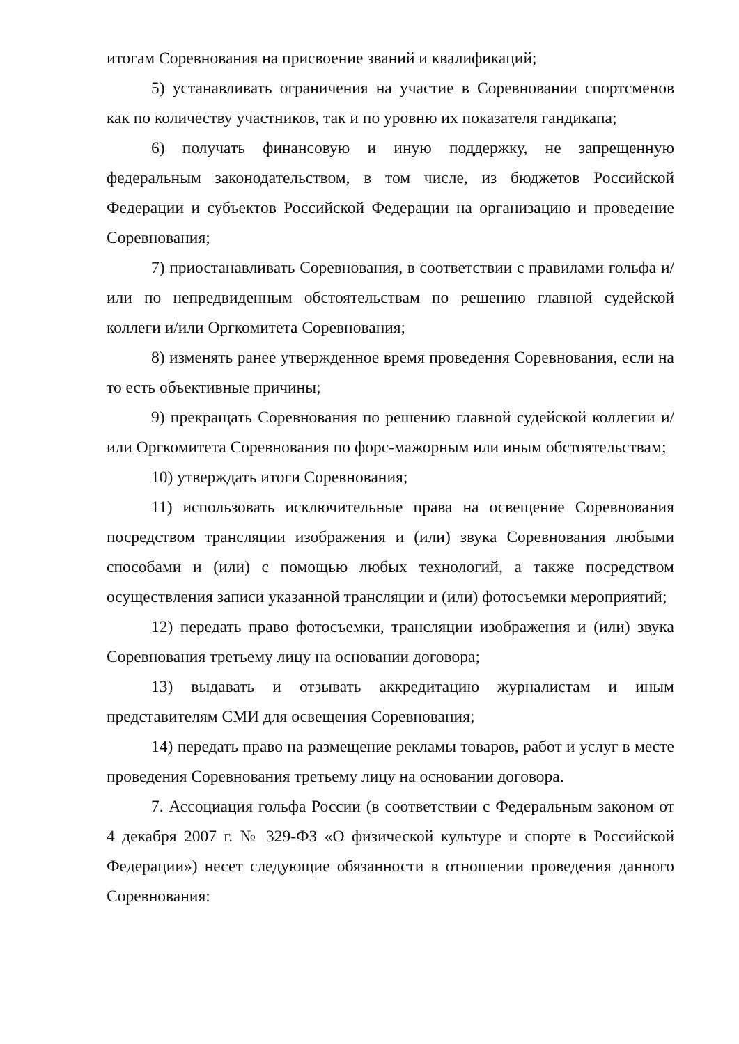итогам Соревнования на присвоение званий и квалификаций;
5) устанавливать ограничения на участие в Соревновании спортсменов как по количеству участников, так и по уровню их показателя гандикапа;
6) получать финансовую и иную поддержку, не запрещенную федеральным законодательством, в том числе, из бюджетов Российской Федерации и субъектов Российской Федерации на организацию и проведение Соревнования;
7) приостанавливать Соревнования, в соответствии с правилами гольфа и/или по непредвиденным обстоятельствам по решению главной судейской коллеги и/или Оргкомитета Соревнования;
8) изменять ранее утвержденное время проведения Соревнования, если на то есть объективные причины;
9) прекращать Соревнования по решению главной судейской коллегии и/или Оргкомитета Соревнования по форс-мажорным или иным обстоятельствам;
10) утверждать итоги Соревнования;
11) использовать исключительные права на освещение Соревнования посредством трансляции изображения и (или) звука Соревнования любыми способами и (или) с помощью любых технологий, а также посредством осуществления записи указанной трансляции и (или) фотосъемки мероприятий;
12) передать право фотосъемки, трансляции изображения и (или) звука Соревнования третьему лицу на основании договора;
13) выдавать и отзывать аккредитацию журналистам и иным представителям СМИ для освещения Соревнования;
14) передать право на размещение рекламы товаров, работ и услуг в месте проведения Соревнования третьему лицу на основании договора.
7. Ассоциация гольфа России (в соответствии с Федеральным законом от 4 декабря 2007 г. № 329-ФЗ «О физической культуре и спорте в Российской Федерации») несет следующие обязанности в отношении проведения данного Соревнования: